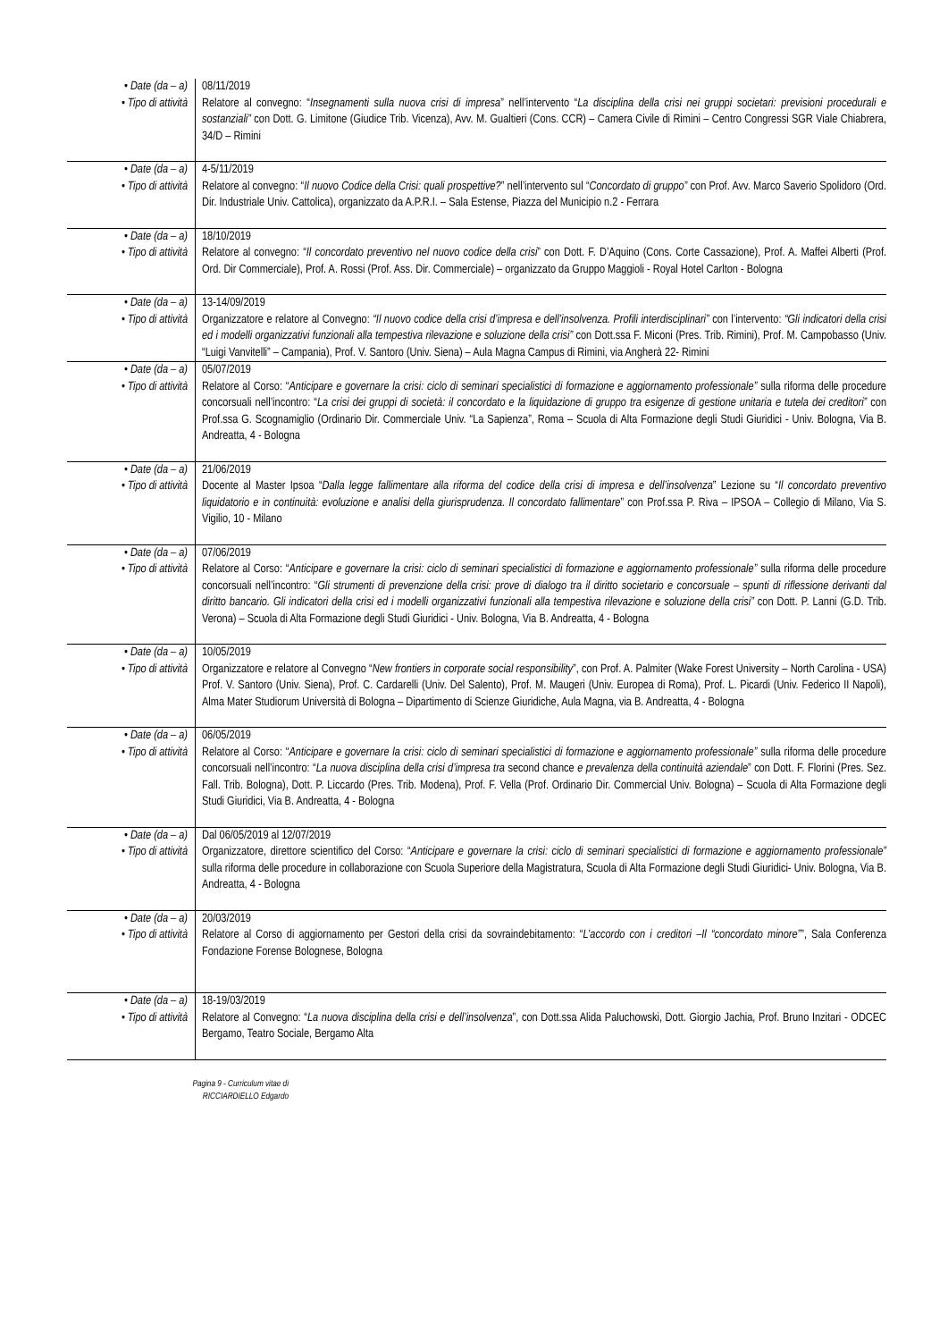| • Date (da – a) • Tipo di attività | 08/11/2019 Relatore al convegno: “ Insegnamenti sulla nuova crisi di impresa ” nell’intervento “ La disciplina della crisi nei gruppi societari: previsioni procedurali e sostanziali” con Dott. G. Limitone (Giudice Trib. Vicenza), Avv. M. Gualtieri (Cons. CCR) – Camera Civile di Rimini – Centro Congressi SGR Viale Chiabrera, 34/D – Rimini |
| • Date (da – a) • Tipo di attività | 4-5/11/2019 Relatore al convegno: “ Il nuovo Codice della Crisi: quali prospettive? ” nell’intervento sul “ Concordato di gruppo” con Prof. Avv. Marco Saverio Spolidoro (Ord. Dir. Industriale Univ. Cattolica), organizzato da A.P.R.I. – Sala Estense, Piazza del Municipio n.2 - Ferrara |
| • Date (da – a) • Tipo di attività | 18/10/2019 Relatore al convegno: “ Il concordato preventivo nel nuovo codice della crisi ” con Dott. F. D’Aquino (Cons. Corte Cassazione), Prof. A. Maffei Alberti (Prof. Ord. Dir Commerciale), Prof. A. Rossi (Prof. Ass. Dir. Commerciale) – organizzato da Gruppo Maggioli - Royal Hotel Carlton - Bologna |
| • Date (da – a) • Tipo di attività | 13-14/09/2019 Organizzatore e relatore al Convegno: “Il nuovo codice della crisi d’impresa e dell’insolvenza. Profili interdisciplinari” con l’intervento: “Gli indicatori della crisi ed i modelli organizzativi funzionali alla tempestiva rilevazione e soluzione della crisi” con Dott.ssa F. Miconi (Pres. Trib. Rimini), Prof. M. Campobasso (Univ. “Luigi Vanvitelli” – Campania), Prof. V. Santoro (Univ. Siena) – Aula Magna Campus di Rimini, via Angherà 22- Rimini |
| • Date (da – a) • Tipo di attività | 05/07/2019 Relatore al Corso: “ Anticipare e governare la crisi: ciclo di seminari specialistici di formazione e aggiornamento professionale” sulla riforma delle procedure concorsuali nell’incontro: “ La crisi dei gruppi di società: il concordato e la liquidazione di gruppo tra esigenze di gestione unitaria e tutela dei creditori” con Prof.ssa G. Scognamiglio (Ordinario Dir. Commerciale Univ. “La Sapienza”, Roma – Scuola di Alta Formazione degli Studi Giuridici - Univ. Bologna, Via B. Andreatta, 4 - Bologna |
| • Date (da – a) • Tipo di attività | 21/06/2019 Docente al Master Ipsoa “ Dalla legge fallimentare alla riforma del codice della crisi di impresa e dell’insolvenza ” Lezione su “ Il concordato preventivo liquidatorio e in continuità: evoluzione e analisi della giurisprudenza. Il concordato fallimentare ” con Prof.ssa P. Riva – IPSOA – Collegio di Milano, Via S. Vigilio, 10 - Milano |
| • Date (da – a) • Tipo di attività | 07/06/2019 Relatore al Corso: “ Anticipare e governare la crisi: ciclo di seminari specialistici di formazione e aggiornamento professionale” sulla riforma delle procedure concorsuali nell’incontro: “ Gli strumenti di prevenzione della crisi: prove di dialogo tra il diritto societario e concorsuale – spunti di riflessione derivanti dal diritto bancario. Gli indicatori della crisi ed i modelli organizzativi funzionali alla tempestiva rilevazione e soluzione della crisi” con Dott. P. Lanni (G.D. Trib. Verona) – Scuola di Alta Formazione degli Studi Giuridici - Univ. Bologna, Via B. Andreatta, 4 - Bologna |
| • Date (da – a) • Tipo di attività | 10/05/2019 Organizzatore e relatore al Convegno “ New frontiers in corporate social responsibility ”, con Prof. A. Palmiter (Wake Forest University – North Carolina - USA) Prof. V. Santoro (Univ. Siena), Prof. C. Cardarelli (Univ. Del Salento), Prof. M. Maugeri (Univ. Europea di Roma), Prof. L. Picardi (Univ. Federico II Napoli), Alma Mater Studiorum Università di Bologna – Dipartimento di Scienze Giuridiche, Aula Magna, via B. Andreatta, 4 - Bologna |
| • Date (da – a) • Tipo di attività | 06/05/2019 Relatore al Corso: “ Anticipare e governare la crisi: ciclo di seminari specialistici di formazione e aggiornamento professionale” sulla riforma delle procedure concorsuali nell’incontro: “ La nuova disciplina della crisi d’impresa tra second chance e prevalenza della continuità aziendale ” con Dott. F. Florini (Pres. Sez. Fall. Trib. Bologna), Dott. P. Liccardo (Pres. Trib. Modena), Prof. F. Vella (Prof. Ordinario Dir. Commercial Univ. Bologna) – Scuola di Alta Formazione degli Studi Giuridici, Via B. Andreatta, 4 - Bologna |
| • Date (da – a) • Tipo di attività | Dal 06/05/2019 al 12/07/2019 Organizzatore, direttore scientifico del Corso: “ Anticipare e governare la crisi: ciclo di seminari specialistici di formazione e aggiornamento professionale” sulla riforma delle procedure in collaborazione con Scuola Superiore della Magistratura, Scuola di Alta Formazione degli Studi Giuridici- Univ. Bologna, Via B. Andreatta, 4 - Bologna |
| • Date (da – a) • Tipo di attività | 20/03/2019 Relatore al Corso di aggiornamento per Gestori della crisi da sovraindebitamento: “ L’accordo con i creditori –Il “concordato minore” ”, Sala Conferenza Fondazione Forense Bolognese, Bologna |
| • Date (da – a) • Tipo di attività | 18-19/03/2019 Relatore al Convegno: “ La nuova disciplina della crisi e dell’insolvenza ”, con Dott.ssa Alida Paluchowski, Dott. Giorgio Jachia, Prof. Bruno Inzitari - ODCEC Bergamo, Teatro Sociale, Bergamo Alta |
Pagina 9 - Curriculum vitae di
RICCIARDIELLO Edgardo